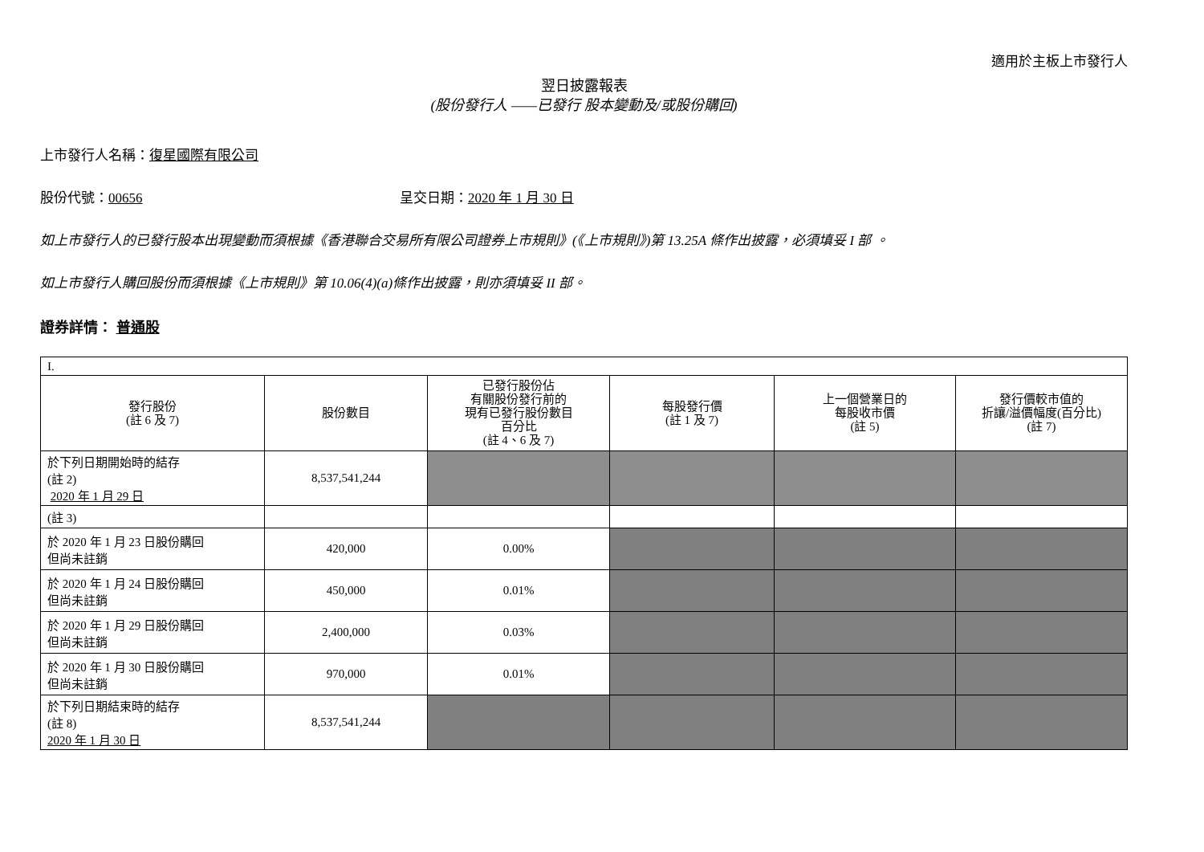適用於主板上市發行人
翌日披露報表
(股份發行人 ——已發行 股本變動及/或股份購回)
上市發行人名稱：復星國際有限公司
股份代號：00656 呈交日期：2020 年 1 月 30 日
如上市發行人的已發行股本出現變動而須根據《香港聯合交易所有限公司證券上市規則》(《上市規則》)第 13.25A 條作出披露，必須填妥 I 部 。
如上市發行人購回股份而須根據《上市規則》第 10.06(4)(a)條作出披露，則亦須填妥 II 部。
證券詳情： 普通股
| I. | | | | | |
| 發行股份 (註 6 及 7) | 股份數目 | 已發行股份佔 有關股份發行前的 現有已發行股份數目 百分比 (註 4、6 及 7) | 每股發行價 (註 1 及 7) | 上一個營業日的 每股收市價 (註 5) | 發行價較市值的 折讓/溢價幅度(百分比) (註 7) |
| 於下列日期開始時的結存 (註 2) 2020 年 1 月 29 日 | 8,537,541,244 | | | | |
| (註 3) | | | | | |
| 於 2020 年 1 月 23 日股份購回 但尚未註銷 | 420,000 | 0.00% | | | |
| 於 2020 年 1 月 24 日股份購回 但尚未註銷 | 450,000 | 0.01% | | | |
| 於 2020 年 1 月 29 日股份購回 但尚未註銷 | 2,400,000 | 0.03% | | | |
| 於 2020 年 1 月 30 日股份購回 但尚未註銷 | 970,000 | 0.01% | | | |
| 於下列日期結束時的結存 (註 8) 2020 年 1 月 30 日 | 8,537,541,244 | | | | |